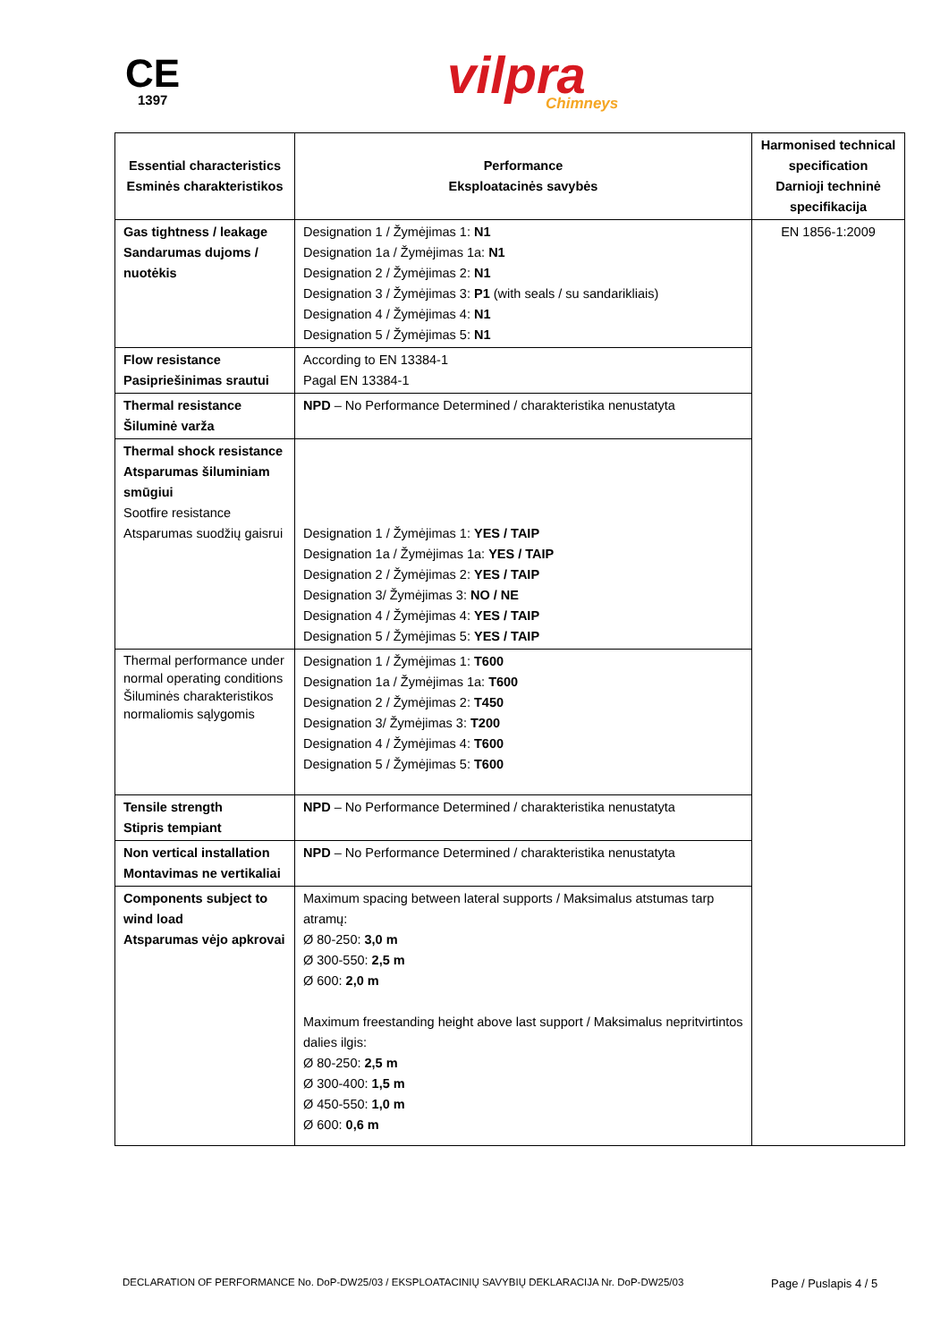CE
1397
vilpra
Chimneys
| Essential characteristics Esminės charakteristikos | Performance Eksploatacinės savybės | Harmonised technical specification Darnioji techninė specifikacija |
| --- | --- | --- |
| Gas tightness / leakage Sandarumas dujoms / nuotėkis | Designation 1 / Žymėjimas 1: N1 Designation 1a / Žymėjimas 1a: N1 Designation 2 / Žymėjimas 2: N1 Designation 3 / Žymėjimas 3: P1 (with seals / su sandarikliais) Designation 4 / Žymėjimas 4: N1 Designation 5 / Žymėjimas 5: N1 | EN 1856-1:2009 |
| Flow resistance Pasipriešinimas srautui | According to EN 13384-1 Pagal EN 13384-1 | |
| Thermal resistance Šiluminė varža | NPD – No Performance Determined / charakteristika nenustatyta | |
| Thermal shock resistance Atsparumas šiluminiam smūgiui Sootfire resistance Atsparumas suodžių gaisrui | Designation 1 / Žymėjimas 1: YES / TAIP Designation 1a / Žymėjimas 1a: YES / TAIP Designation 2 / Žymėjimas 2: YES / TAIP Designation 3/ Žymėjimas 3: NO / NE Designation 4 / Žymėjimas 4: YES / TAIP Designation 5 / Žymėjimas 5: YES / TAIP | |
| Thermal performance under normal operating conditions Šiluminės charakteristikos normaliomis sąlygomis | Designation 1 / Žymėjimas 1: T600 Designation 1a / Žymėjimas 1a: T600 Designation 2 / Žymėjimas 2: T450 Designation 3/ Žymėjimas 3: T200 Designation 4 / Žymėjimas 4: T600 Designation 5 / Žymėjimas 5: T600 | |
| Tensile strength Stipris tempiant | NPD – No Performance Determined / charakteristika nenustatyta | |
| Non vertical installation Montavimas ne vertikaliai | NPD – No Performance Determined / charakteristika nenustatyta | |
| Components subject to wind load Atsparumas vėjo apkrovai | Maximum spacing between lateral supports / Maksimalus atstumas tarp atramų: Ø 80-250: 3,0 m Ø 300-550: 2,5 m Ø 600: 2,0 m Maximum freestanding height above last support / Maksimalus nepritvirtintos dalies ilgis: Ø 80-250: 2,5 m Ø 300-400: 1,5 m Ø 450-550: 1,0 m Ø 600: 0,6 m | |
DECLARATION OF PERFORMANCE No. DoP-DW25/03 / EKSPLOATACINIŲ SAVYBIŲ DEKLARACIJA Nr. DoP-DW25/03
Page / Puslapis 4 / 5